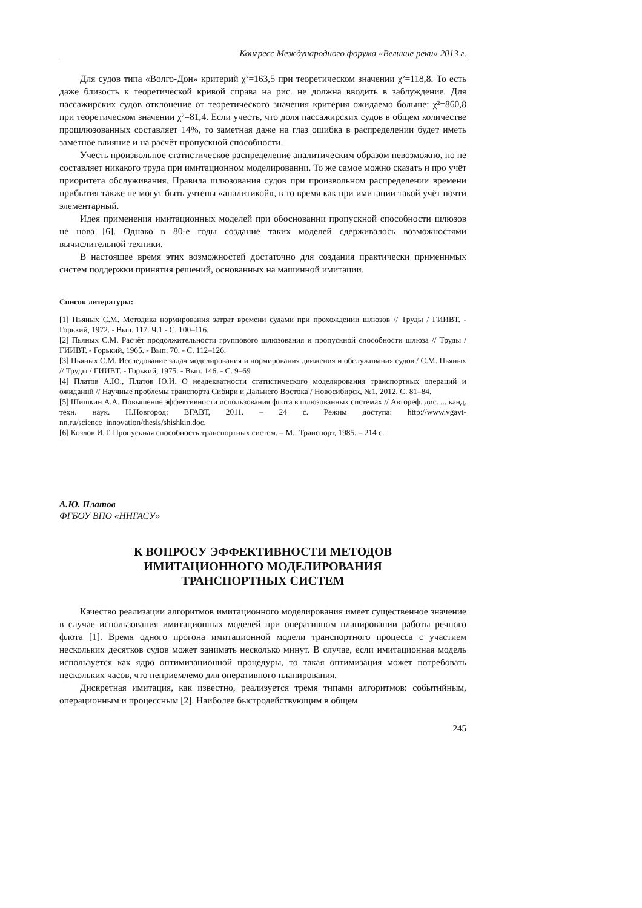Конгресс Международного форума «Великие реки» 2013 г.
Для судов типа «Волго-Дон» критерий χ²=163,5 при теоретическом значении χ²=118,8. То есть даже близость к теоретической кривой справа на рис. не должна вводить в заблуждение. Для пассажирских судов отклонение от теоретического значения критерия ожидаемо больше: χ²=860,8 при теоретическом значении χ²=81,4. Если учесть, что доля пассажирских судов в общем количестве прошлюзованных составляет 14%, то заметная даже на глаз ошибка в распределении будет иметь заметное влияние и на расчёт пропускной способности.
Учесть произвольное статистическое распределение аналитическим образом невозможно, но не составляет никакого труда при имитационном моделировании. То же самое можно сказать и про учёт приоритета обслуживания. Правила шлюзования судов при произвольном распределении времени прибытия также не могут быть учтены «аналитикой», в то время как при имитации такой учёт почти элементарный.
Идея применения имитационных моделей при обосновании пропускной способности шлюзов не нова [6]. Однако в 80-е годы создание таких моделей сдерживалось возможностями вычислительной техники.
В настоящее время этих возможностей достаточно для создания практически применимых систем поддержки принятия решений, основанных на машинной имитации.
Список литературы:
[1] Пьяных С.М. Методика нормирования затрат времени судами при прохождении шлюзов // Труды / ГИИВТ. - Горький, 1972. - Вып. 117. Ч.1 - С. 100–116.
[2] Пьяных С.М. Расчёт продолжительности группового шлюзования и пропускной способности шлюза // Труды / ГИИВТ. - Горький, 1965. - Вып. 70. - С. 112–126.
[3] Пьяных С.М. Исследование задач моделирования и нормирования движения и обслуживания судов / С.М. Пьяных // Труды / ГИИВТ. - Горький, 1975. - Вып. 146. - С. 9–69
[4] Платов А.Ю., Платов Ю.И. О неадекватности статистического моделирования транспортных операций и ожиданий // Научные проблемы транспорта Сибири и Дальнего Востока / Новосибирск, №1, 2012. С. 81–84.
[5] Шишкин А.А. Повышение эффективности использования флота в шлюзованных системах // Автореф. дис. ... канд. техн. наук. Н.Новгород: ВГАВТ, 2011. – 24 с. Режим доступа: http://www.vgavt-nn.ru/science_innovation/thesis/shishkin.doc.
[6] Козлов И.Т. Пропускная способность транспортных систем. – М.: Транспорт, 1985. – 214 с.
А.Ю. Платов
ФГБОУ ВПО «ННГАСУ»
К ВОПРОСУ ЭФФЕКТИВНОСТИ МЕТОДОВ
ИМИТАЦИОННОГО МОДЕЛИРОВАНИЯ
ТРАНСПОРТНЫХ СИСТЕМ
Качество реализации алгоритмов имитационного моделирования имеет существенное значение в случае использования имитационных моделей при оперативном планировании работы речного флота [1]. Время одного прогона имитационной модели транспортного процесса с участием нескольких десятков судов может занимать несколько минут. В случае, если имитационная модель используется как ядро оптимизационной процедуры, то такая оптимизация может потребовать нескольких часов, что неприемлемо для оперативного планирования.
Дискретная имитация, как известно, реализуется тремя типами алгоритмов: событийным, операционным и процессным [2]. Наиболее быстродействующим в общем
245